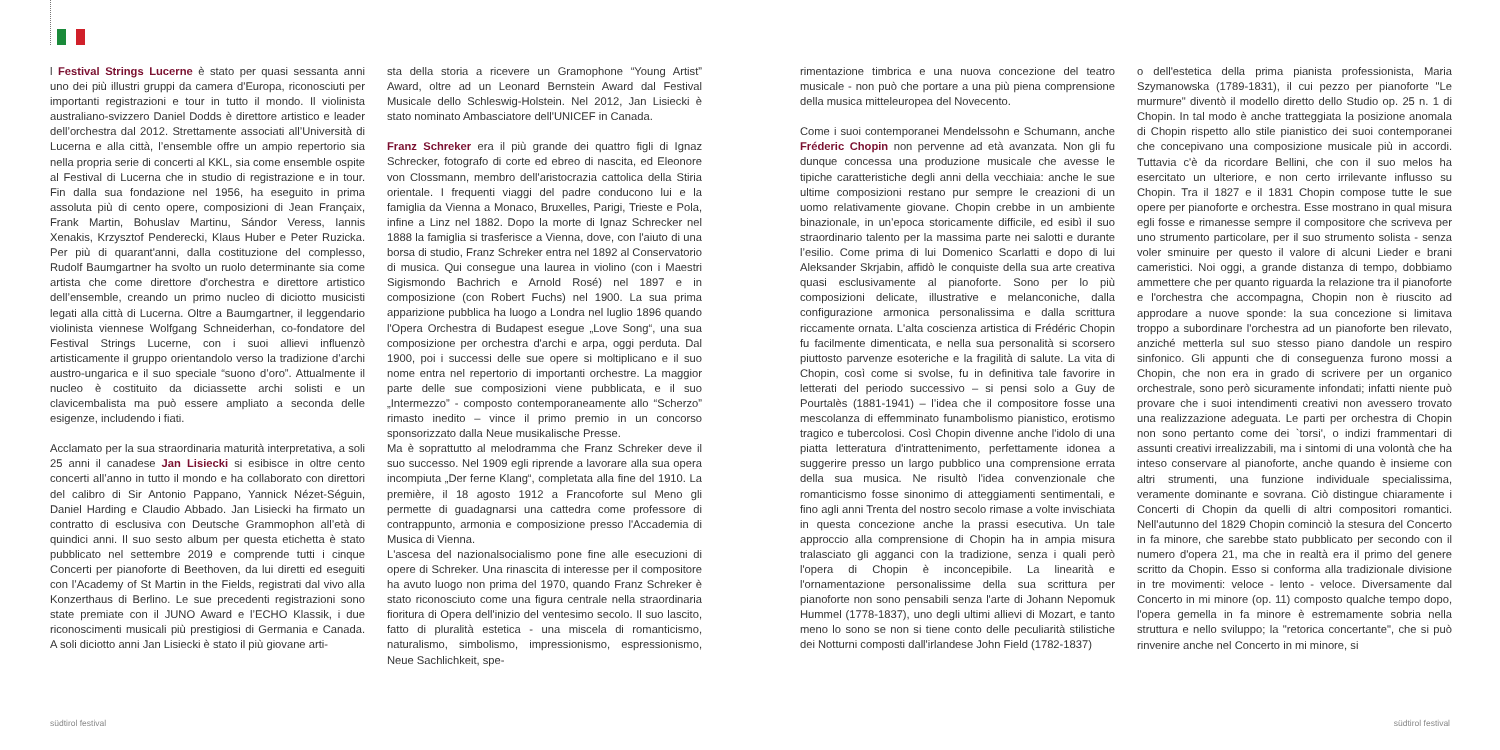l Festival Strings Lucerne è stato per quasi sessanta anni uno dei più illustri gruppi da camera d'Europa, riconosciuti per importanti registrazioni e tour in tutto il mondo. Il violinista australiano-svizzero Daniel Dodds è direttore artistico e leader dell’orchestra dal 2012. Strettamente associati all’Università di Lucerna e alla città, l’ensemble offre un ampio repertorio sia nella propria serie di concerti al KKL, sia come ensemble ospite al Festival di Lucerna che in studio di registrazione e in tour. Fin dalla sua fondazione nel 1956, ha eseguito in prima assoluta più di cento opere, composizioni di Jean Françaix, Frank Martin, Bohuslav Martinu, Sándor Veress, Iannis Xenakis, Krzysztof Penderecki, Klaus Huber e Peter Ruzicka. Per più di quarant'anni, dalla costituzione del complesso, Rudolf Baumgartner ha svolto un ruolo determinante sia come artista che come direttore d'orchestra e direttore artistico dell’ensemble, creando un primo nucleo di diciotto musicisti legati alla città di Lucerna. Oltre a Baumgartner, il leggendario violinista viennese Wolfgang Schneiderhan, co-fondatore del Festival Strings Lucerne, con i suoi allievi influenzò artisticamente il gruppo orientandolo verso la tradizione d’archi austro-ungarica e il suo speciale “suono d’oro”. Attualmente il nucleo è costituito da diciassette archi solisti e un clavicembalista ma può essere ampliato a seconda delle esigenze, includendo i fiati.
Acclamato per la sua straordinaria maturità interpretativa, a soli 25 anni il canadese Jan Lisiecki si esibisce in oltre cento concerti all’anno in tutto il mondo e ha collaborato con direttori del calibro di Sir Antonio Pappano, Yannick Nézet-Séguin, Daniel Harding e Claudio Abbado. Jan Lisiecki ha firmato un contratto di esclusiva con Deutsche Grammophon all’età di quindici anni. Il suo sesto album per questa etichetta è stato pubblicato nel settembre 2019 e comprende tutti i cinque Concerti per pianoforte di Beethoven, da lui diretti ed eseguiti con l’Academy of St Martin in the Fields, registrati dal vivo alla Konzerthaus di Berlino. Le sue precedenti registrazioni sono state premiate con il JUNO Award e l’ECHO Klassik, i due riconoscimenti musicali più prestigiosi di Germania e Canada. A soli diciotto anni Jan Lisiecki è stato il più giovane arti-
sta della storia a ricevere un Gramophone “Young Artist” Award, oltre ad un Leonard Bernstein Award dal Festival Musicale dello Schleswig-Holstein. Nel 2012, Jan Lisiecki è stato nominato Ambasciatore dell'UNICEF in Canada.
Franz Schreker era il più grande dei quattro figli di Ignaz Schrecker, fotografo di corte ed ebreo di nascita, ed Eleonore von Clossmann, membro dell'aristocrazia cattolica della Stiria orientale. I frequenti viaggi del padre conducono lui e la famiglia da Vienna a Monaco, Bruxelles, Parigi, Trieste e Pola, infine a Linz nel 1882. Dopo la morte di Ignaz Schrecker nel 1888 la famiglia si trasferisce a Vienna, dove, con l'aiuto di una borsa di studio, Franz Schreker entra nel 1892 al Conservatorio di musica. Qui consegue una laurea in violino (con i Maestri Sigismondo Bachrich e Arnold Rosé) nel 1897 e in composizione (con Robert Fuchs) nel 1900. La sua prima apparizione pubblica ha luogo a Londra nel luglio 1896 quando l'Opera Orchestra di Budapest esegue „Love Song“, una sua composizione per orchestra d'archi e arpa, oggi perduta. Dal 1900, poi i successi delle sue opere si moltiplicano e il suo nome entra nel repertorio di importanti orchestre. La maggior parte delle sue composizioni viene pubblicata, e il suo „Intermezzo” - composto contemporaneamente allo “Scherzo” rimasto inedito – vince il primo premio in un concorso sponsorizzato dalla Neue musikalische Presse.
Ma è soprattutto al melodramma che Franz Schreker deve il suo successo. Nel 1909 egli riprende a lavorare alla sua opera incompiuta „Der ferne Klang“, completata alla fine del 1910. La première, il 18 agosto 1912 a Francoforte sul Meno gli permette di guadagnarsi una cattedra come professore di contrappunto, armonia e composizione presso l'Accademia di Musica di Vienna.
L'ascesa del nazionalsocialismo pone fine alle esecuzioni di opere di Schreker. Una rinascita di interesse per il compositore ha avuto luogo non prima del 1970, quando Franz Schreker è stato riconosciuto come una figura centrale nella straordinaria fioritura di Opera dell'inizio del ventesimo secolo. Il suo lascito, fatto di pluralità estetica - una miscela di romanticismo, naturalismo, simbolismo, impressionismo, espressionismo, Neue Sachlichkeit, spe-
rimentazione timbrica e una nuova concezione del teatro musicale - non può che portare a una più piena comprensione della musica mitteleuropea del Novecento.
Come i suoi contemporanei Mendelssohn e Schumann, anche Fréderic Chopin non pervenne ad età avanzata. Non gli fu dunque concessa una produzione musicale che avesse le tipiche caratteristiche degli anni della vecchiaia: anche le sue ultime composizioni restano pur sempre le creazioni di un uomo relativamente giovane. Chopin crebbe in un ambiente binazionale, in un’epoca storicamente difficile, ed esibì il suo straordinario talento per la massima parte nei salotti e durante l’esilio. Come prima di lui Domenico Scarlatti e dopo di lui Aleksander Skrjabin, affidò le conquiste della sua arte creativa quasi esclusivamente al pianoforte. Sono per lo più composizioni delicate, illustrative e melanconiche, dalla configurazione armonica personalissima e dalla scrittura riccamente ornata. L'alta coscienza artistica di Frédéric Chopin fu facilmente dimenticata, e nella sua personalità si scorsero piuttosto parvenze esoteriche e la fragilità di salute. La vita di Chopin, così come si svolse, fu in definitiva tale favorire in letterati del periodo successivo – si pensi solo a Guy de Pourtalès (1881-1941) – l’idea che il compositore fosse una mescolanza di effemminato funambolismo pianistico, erotismo tragico e tubercolosi. Così Chopin divenne anche l'idolo di una piatta letteratura d'intrattenimento, perfettamente idonea a suggerire presso un largo pubblico una comprensione errata della sua musica. Ne risultò l'idea convenzionale che romanticismo fosse sinonimo di atteggiamenti sentimentali, e fino agli anni Trenta del nostro secolo rimase a volte invischiata in questa concezione anche la prassi esecutiva. Un tale approccio alla comprensione di Chopin ha in ampia misura tralasciato gli agganci con la tradizione, senza i quali però l'opera di Chopin è inconcepibile. La linearità e l'ornamentazione personalissime della sua scrittura per pianoforte non sono pensabili senza l'arte di Johann Nepomuk Hummel (1778-1837), uno degli ultimi allievi di Mozart, e tanto meno lo sono se non si tiene conto delle peculiarità stilistiche dei Notturni composti dall'irlandese John Field (1782-1837)
o dell'estetica della prima pianista professionista, Maria Szymanowska (1789-1831), il cui pezzo per pianoforte "Le murmure" diventò il modello diretto dello Studio op. 25 n. 1 di Chopin. In tal modo è anche tratteggiata la posizione anomala di Chopin rispetto allo stile pianistico dei suoi contemporanei che concepivano una composizione musicale più in accordi. Tuttavia c'è da ricordare Bellini, che con il suo melos ha esercitato un ulteriore, e non certo irrilevante influsso su Chopin. Tra il 1827 e il 1831 Chopin compose tutte le sue opere per pianoforte e orchestra. Esse mostrano in qual misura egli fosse e rimanesse sempre il compositore che scriveva per uno strumento particolare, per il suo strumento solista - senza voler sminuire per questo il valore di alcuni Lieder e brani cameristici. Noi oggi, a grande distanza di tempo, dobbiamo ammettere che per quanto riguarda la relazione tra il pianoforte e l'orchestra che accompagna, Chopin non è riuscito ad approdare a nuove sponde: la sua concezione si limitava troppo a subordinare l'orchestra ad un pianoforte ben rilevato, anziché metterla sul suo stesso piano dandole un respiro sinfonico. Gli appunti che di conseguenza furono mossi a Chopin, che non era in grado di scrivere per un organico orchestrale, sono però sicuramente infondati; infatti niente può provare che i suoi intendimenti creativi non avessero trovato una realizzazione adeguata. Le parti per orchestra di Chopin non sono pertanto come dei `torsi', o indizi frammentari di assunti creativi irrealizzabili, ma i sintomi di una volontà che ha inteso conservare al pianoforte, anche quando è insieme con altri strumenti, una funzione individuale specialissima, veramente dominante e sovrana. Ciò distingue chiaramente i Concerti di Chopin da quelli di altri compositori romantici. Nell'autunno del 1829 Chopin cominciò la stesura del Concerto in fa minore, che sarebbe stato pubblicato per secondo con il numero d'opera 21, ma che in realtà era il primo del genere scritto da Chopin. Esso si conforma alla tradizionale divisione in tre movimenti: veloce - lento - veloce. Diversamente dal Concerto in mi minore (op. 11) composto qualche tempo dopo, l'opera gemella in fa minore è estremamente sobria nella struttura e nello sviluppo; la "retorica concertante", che si può rinvenire anche nel Concerto in mi minore, si
südtirol festival südtirol festival